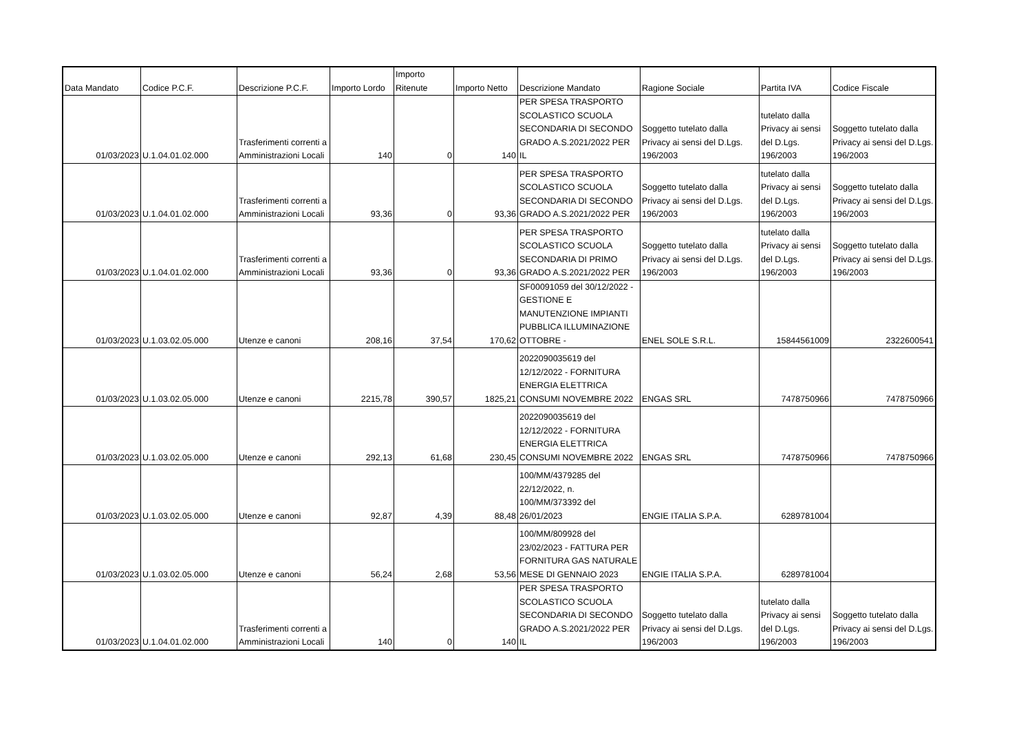| Data Mandato | Codice P.C.F. | Descrizione P.C.F. | Importo Lordo | Importo Ritenute | Importo Netto | Descrizione Mandato | Ragione Sociale | Partita IVA | Codice Fiscale |
| --- | --- | --- | --- | --- | --- | --- | --- | --- | --- |
| 01/03/2023 | U.1.04.01.02.000 | Trasferimenti correnti a Amministrazioni Locali | 140 | 0 | 140 | PER SPESA TRASPORTO SCOLASTICO SCUOLA SECONDARIA DI SECONDO GRADO A.S.2021/2022 PER IL | Soggetto tutelato dalla Privacy ai sensi del D.Lgs. 196/2003 | tutelato dalla Privacy ai sensi del D.Lgs. 196/2003 | Soggetto tutelato dalla Privacy ai sensi del D.Lgs. 196/2003 |
| 01/03/2023 | U.1.04.01.02.000 | Trasferimenti correnti a Amministrazioni Locali | 93,36 | 0 | 93,36 | PER SPESA TRASPORTO SCOLASTICO SCUOLA SECONDARIA DI SECONDO GRADO A.S.2021/2022 PER | Soggetto tutelato dalla Privacy ai sensi del D.Lgs. 196/2003 | tutelato dalla Privacy ai sensi del D.Lgs. 196/2003 | Soggetto tutelato dalla Privacy ai sensi del D.Lgs. 196/2003 |
| 01/03/2023 | U.1.04.01.02.000 | Trasferimenti correnti a Amministrazioni Locali | 93,36 | 0 | 93,36 | PER SPESA TRASPORTO SCOLASTICO SCUOLA SECONDARIA DI PRIMO GRADO A.S.2021/2022 PER | Soggetto tutelato dalla Privacy ai sensi del D.Lgs. 196/2003 | tutelato dalla Privacy ai sensi del D.Lgs. 196/2003 | Soggetto tutelato dalla Privacy ai sensi del D.Lgs. 196/2003 |
| 01/03/2023 | U.1.03.02.05.000 | Utenze e canoni | 208,16 | 37,54 | 170,62 | SF00091059 del 30/12/2022 - GESTIONE E MANUTENZIONE IMPIANTI PUBBLICA ILLUMINAZIONE OTTOBRE - | ENEL SOLE S.R.L. | 15844561009 | 2322600541 |
| 01/03/2023 | U.1.03.02.05.000 | Utenze e canoni | 2215,78 | 390,57 | 1825,21 | 2022090035619 del 12/12/2022 - FORNITURA ENERGIA ELETTRICA CONSUMI NOVEMBRE 2022 | ENGAS SRL | 7478750966 | 7478750966 |
| 01/03/2023 | U.1.03.02.05.000 | Utenze e canoni | 292,13 | 61,68 | 230,45 | 2022090035619 del 12/12/2022 - FORNITURA ENERGIA ELETTRICA CONSUMI NOVEMBRE 2022 | ENGAS SRL | 7478750966 | 7478750966 |
| 01/03/2023 | U.1.03.02.05.000 | Utenze e canoni | 92,87 | 4,39 | 88,48 | 100/MM/4379285 del 22/12/2022, n. 100/MM/373392 del 26/01/2023 | ENGIE ITALIA S.P.A. | 6289781004 | |
| 01/03/2023 | U.1.03.02.05.000 | Utenze e canoni | 56,24 | 2,68 | 53,56 | 100/MM/809928 del 23/02/2023 - FATTURA PER FORNITURA GAS NATURALE MESE DI GENNAIO 2023 | ENGIE ITALIA S.P.A. | 6289781004 | |
| 01/03/2023 | U.1.04.01.02.000 | Trasferimenti correnti a Amministrazioni Locali | 140 | 0 | 140 | PER SPESA TRASPORTO SCOLASTICO SCUOLA SECONDARIA DI SECONDO GRADO A.S.2021/2022 PER IL | Soggetto tutelato dalla Privacy ai sensi del D.Lgs. 196/2003 | tutelato dalla Privacy ai sensi del D.Lgs. 196/2003 | Soggetto tutelato dalla Privacy ai sensi del D.Lgs. 196/2003 |